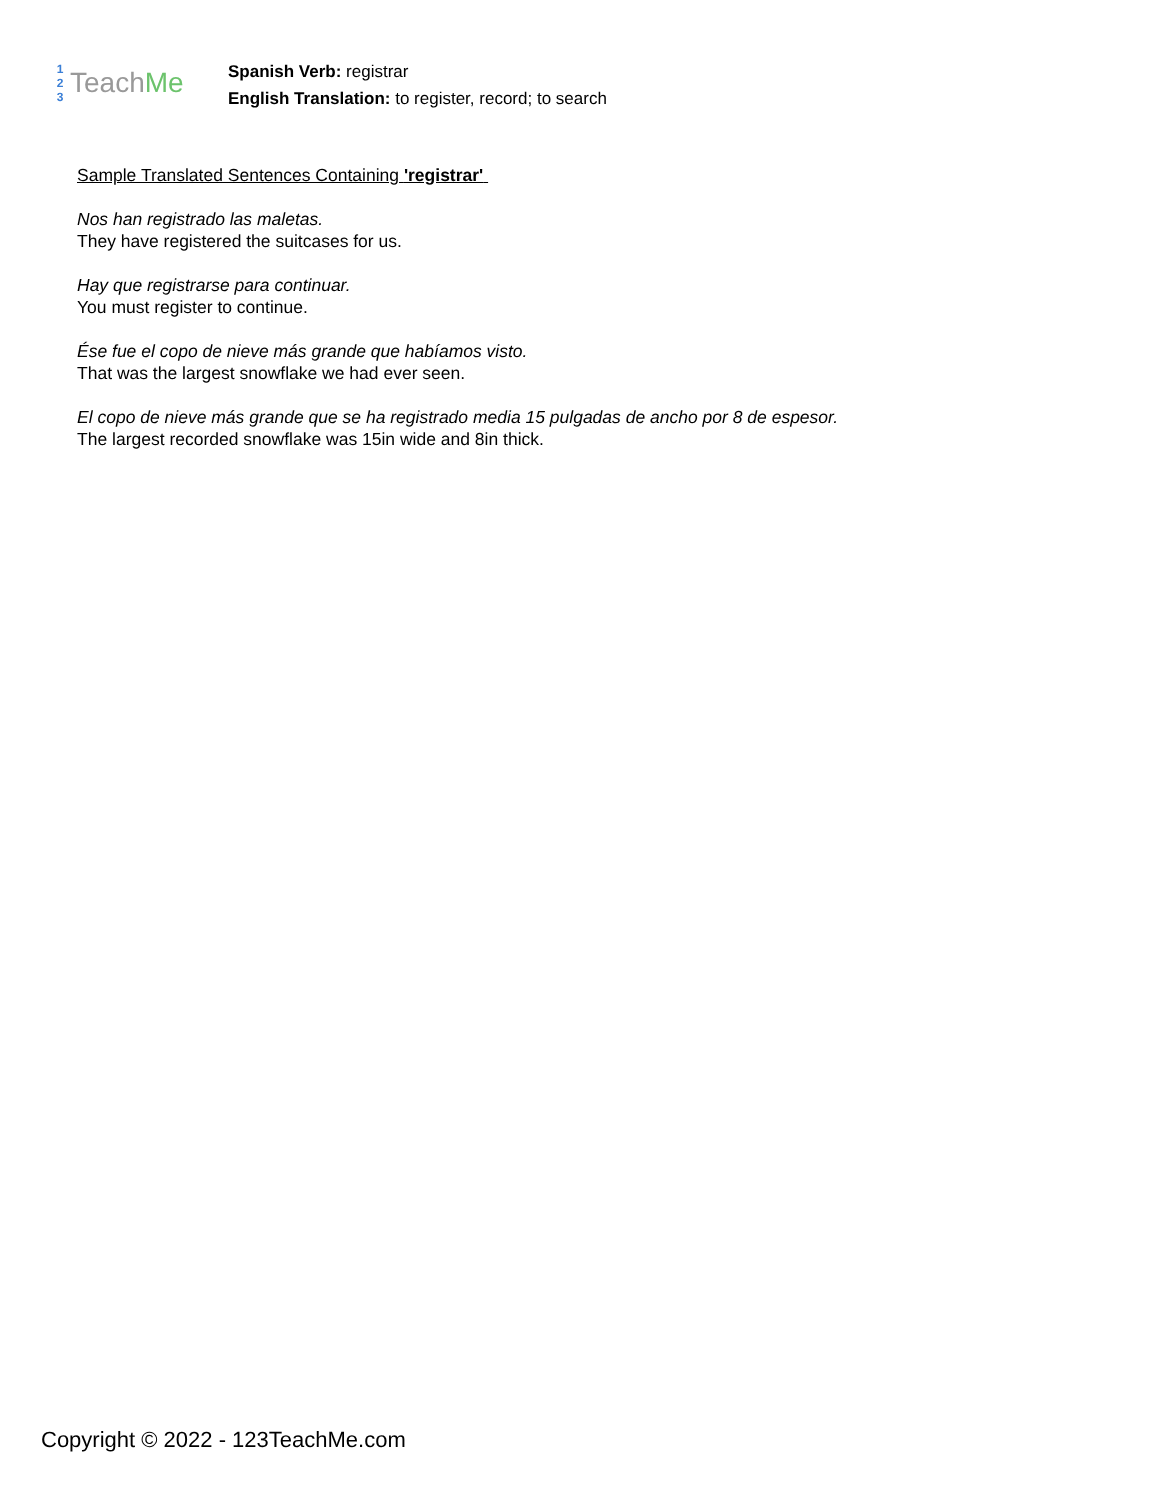1
2
3
TeachMe
Spanish Verb: registrar
English Translation: to register, record; to search
Sample Translated Sentences Containing 'registrar'
Nos han registrado las maletas.
They have registered the suitcases for us.
Hay que registrarse para continuar.
You must register to continue.
Ése fue el copo de nieve más grande que habíamos visto.
That was the largest snowflake we had ever seen.
El copo de nieve más grande que se ha registrado media 15 pulgadas de ancho por 8 de espesor.
The largest recorded snowflake was 15in wide and 8in thick.
Copyright © 2022 - 123TeachMe.com